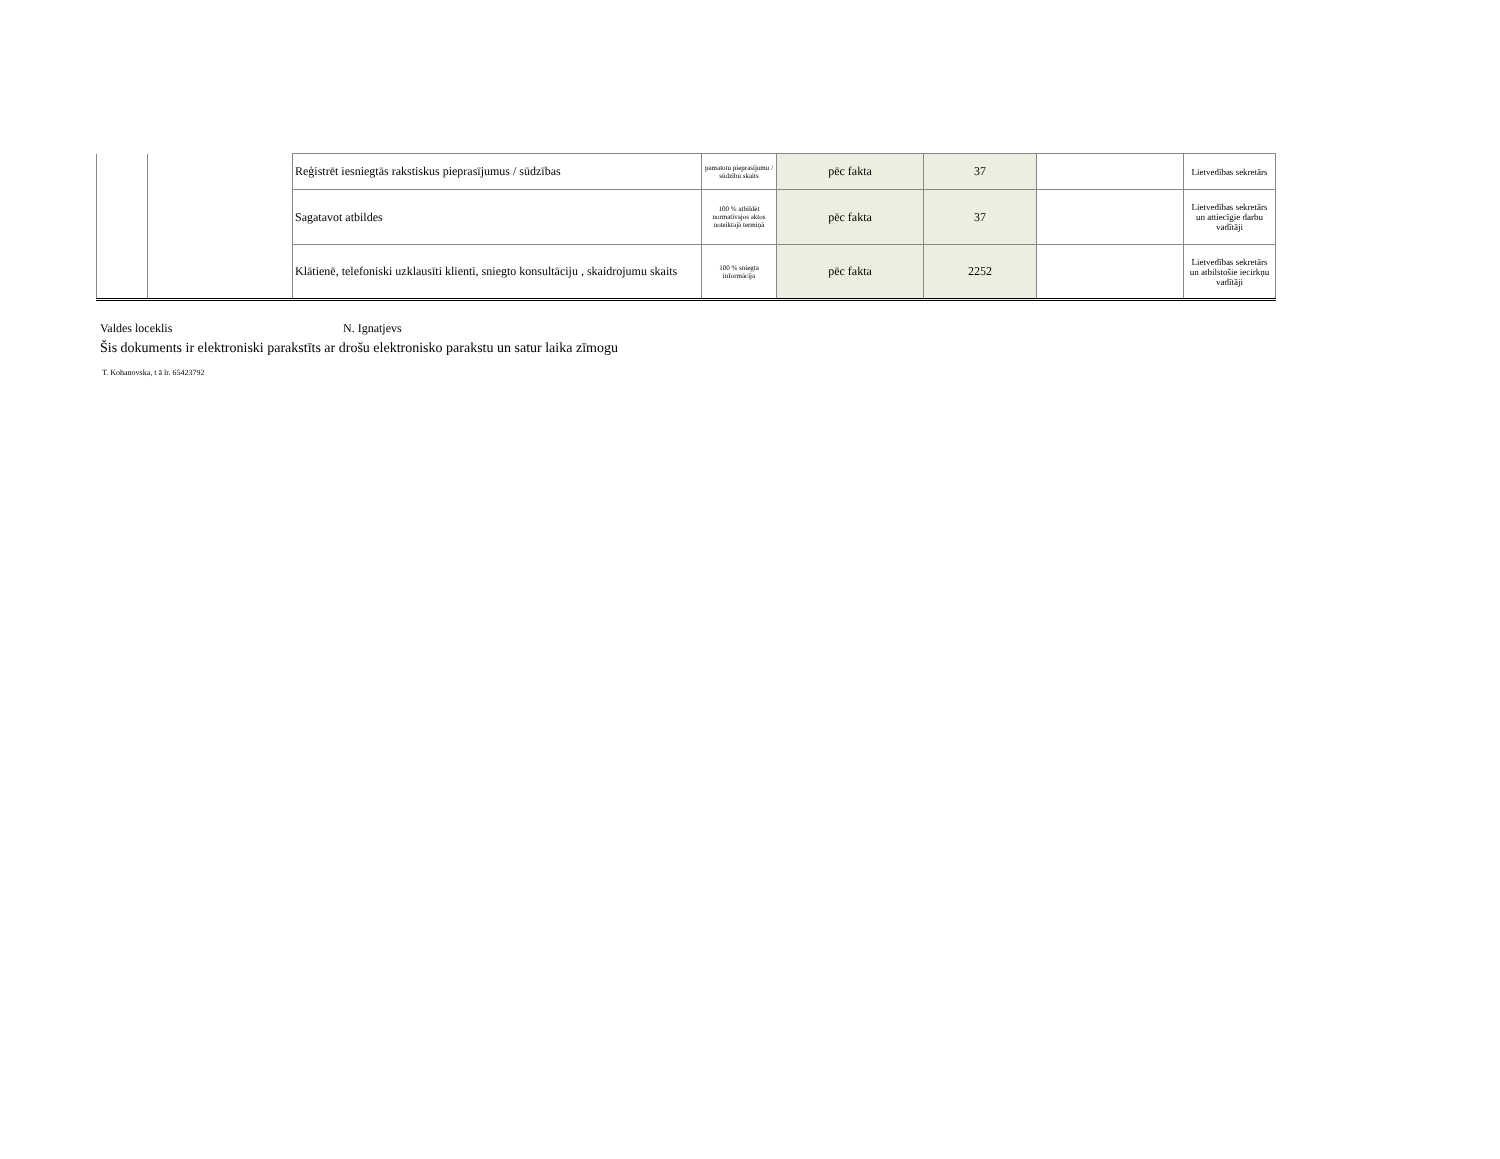| | | Reģistrēt iesniegtās rakstiskus pieprasījumus / sūdzības | pamatotu pieprasījumu / sūdzību skaits | pēc fakta | 37 | | Lietvedības sekretārs |
| | | Sagatavot atbildes | 100 % atbildēt normatīvajos aktos noteiktajā termiņā | pēc fakta | 37 | | Lietvedības sekretārs un attiecīgie darbu vadītāji |
| | | Klātienē, telefoniski uzklausīti klienti, sniegto konsultāciju , skaidrojumu skaits | 100 % sniegta informācija | pēc fakta | 2252 | | Lietvedības sekretārs un atbilstošie iecirkņu vadītāji |
Valdes loceklis N. Ignatjevs
Šis dokuments ir elektroniski parakstīts ar drošu elektronisko parakstu un satur laika zīmogu
T. Kohanovska, t ā lr. 65423792